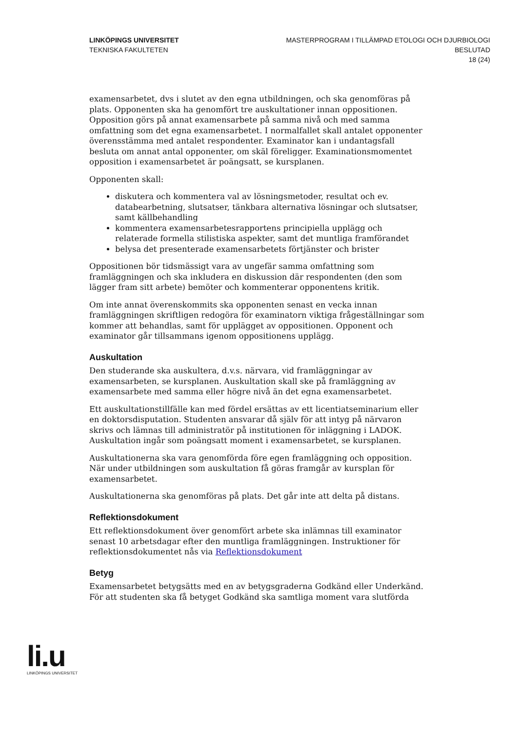LINKÖPINGS UNIVERSITET
TEKNISKA FAKULTETEN
MASTERPROGRAM I TILLÄMPAD ETOLOGI OCH DJURBIOLOGI
BESLUTAD
18 (24)
examensarbetet, dvs i slutet av den egna utbildningen, och ska genomföras på plats. Opponenten ska ha genomfört tre auskultationer innan oppositionen. Opposition görs på annat examensarbete på samma nivå och med samma omfattning som det egna examensarbetet. I normalfallet skall antalet opponenter överensstämma med antalet respondenter. Examinator kan i undantagsfall besluta om annat antal opponenter, om skäl föreligger. Examinationsmomentet opposition i examensarbetet är poängsatt, se kursplanen.
Opponenten skall:
diskutera och kommentera val av lösningsmetoder, resultat och ev. databearbetning, slutsatser, tänkbara alternativa lösningar och slutsatser, samt källbehandling
kommentera examensarbetesrapportens principiella upplägg och relaterade formella stilistiska aspekter, samt det muntliga framförandet
belysa det presenterade examensarbetets förtjänster och brister
Oppositionen bör tidsmässigt vara av ungefär samma omfattning som framläggningen och ska inkludera en diskussion där respondenten (den som lägger fram sitt arbete) bemöter och kommenterar opponentens kritik.
Om inte annat överenskommits ska opponenten senast en vecka innan framläggningen skriftligen redogöra för examinatorn viktiga frågeställningar som kommer att behandlas, samt för upplägget av oppositionen. Opponent och examinator går tillsammans igenom oppositionens upplägg.
Auskultation
Den studerande ska auskultera, d.v.s. närvara, vid framläggningar av examensarbeten, se kursplanen. Auskultation skall ske på framläggning av examensarbete med samma eller högre nivå än det egna examensarbetet.
Ett auskultationstillfälle kan med fördel ersättas av ett licentiatseminarium eller en doktorsdisputation. Studenten ansvarar då själv för att intyg på närvaron skrivs och lämnas till administratör på institutionen för inläggning i LADOK. Auskultation ingår som poängsatt moment i examensarbetet, se kursplanen.
Auskultationerna ska vara genomförda före egen framläggning och opposition. När under utbildningen som auskultation få göras framgår av kursplan för examensarbetet.
Auskultationerna ska genomföras på plats. Det går inte att delta på distans.
Reflektionsdokument
Ett reflektionsdokument över genomfört arbete ska inlämnas till examinator senast 10 arbetsdagar efter den muntliga framläggningen. Instruktioner för reflektionsdokumentet nås via Reflektionsdokument
Betyg
Examensarbetet betygsätts med en av betygsgraderna Godkänd eller Underkänd. För att studenten ska få betyget Godkänd ska samtliga moment vara slutförda
li.u
LINKÖPINGS UNIVERSITET